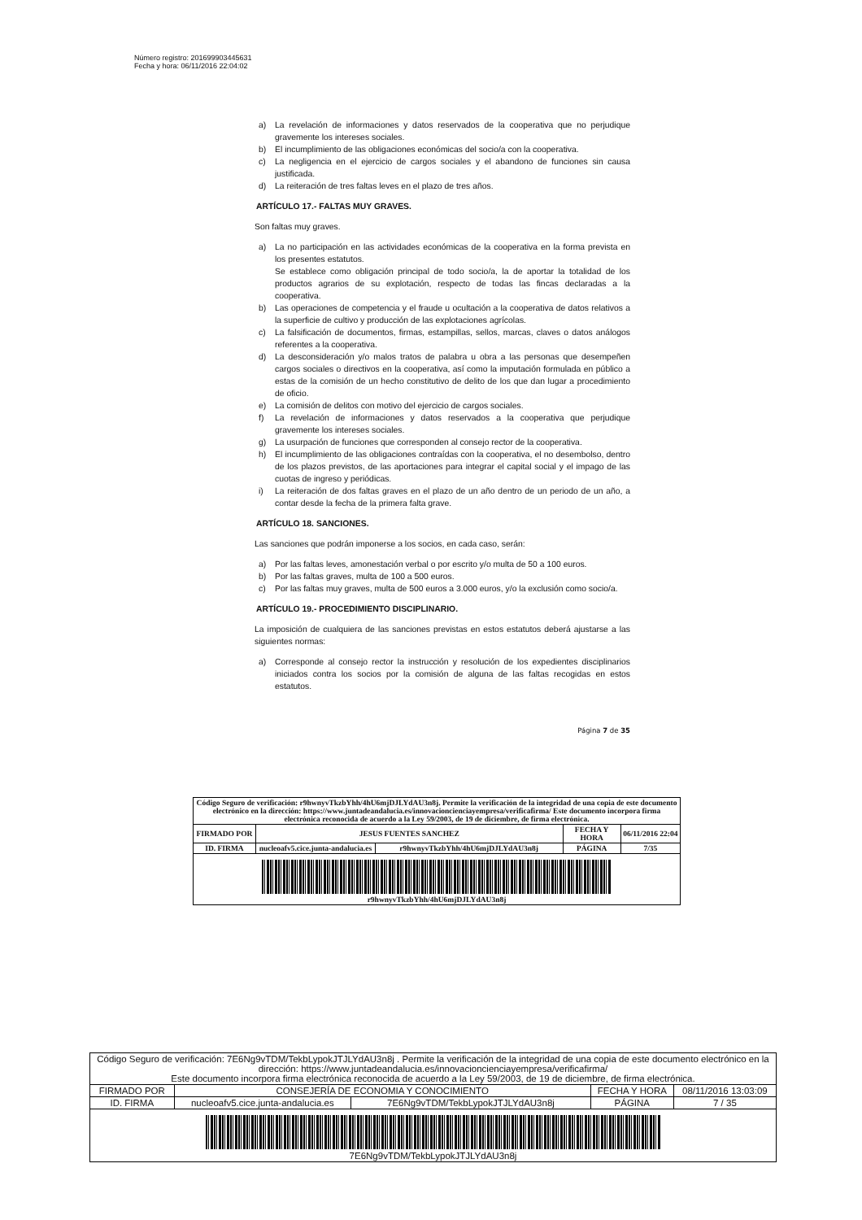Número registro: 201699903445631
Fecha y hora: 06/11/2016 22:04:02
a) La revelación de informaciones y datos reservados de la cooperativa que no perjudique gravemente los intereses sociales.
b) El incumplimiento de las obligaciones económicas del socio/a con la cooperativa.
c) La negligencia en el ejercicio de cargos sociales y el abandono de funciones sin causa justificada.
d) La reiteración de tres faltas leves en el plazo de tres años.
ARTÍCULO 17.- FALTAS MUY GRAVES.
Son faltas muy graves.
a) La no participación en las actividades económicas de la cooperativa en la forma prevista en los presentes estatutos.
Se establece como obligación principal de todo socio/a, la de aportar la totalidad de los productos agrarios de su explotación, respecto de todas las fincas declaradas a la cooperativa.
b) Las operaciones de competencia y el fraude u ocultación a la cooperativa de datos relativos a la superficie de cultivo y producción de las explotaciones agrícolas.
c) La falsificación de documentos, firmas, estampillas, sellos, marcas, claves o datos análogos referentes a la cooperativa.
d) La desconsideración y/o malos tratos de palabra u obra a las personas que desempeñen cargos sociales o directivos en la cooperativa, así como la imputación formulada en público a estas de la comisión de un hecho constitutivo de delito de los que dan lugar a procedimiento de oficio.
e) La comisión de delitos con motivo del ejercicio de cargos sociales.
f) La revelación de informaciones y datos reservados a la cooperativa que perjudique gravemente los intereses sociales.
g) La usurpación de funciones que corresponden al consejo rector de la cooperativa.
h) El incumplimiento de las obligaciones contraídas con la cooperativa, el no desembolso, dentro de los plazos previstos, de las aportaciones para integrar el capital social y el impago de las cuotas de ingreso y periódicas.
i) La reiteración de dos faltas graves en el plazo de un año dentro de un periodo de un año, a contar desde la fecha de la primera falta grave.
ARTÍCULO 18. SANCIONES.
Las sanciones que podrán imponerse a los socios, en cada caso, serán:
a) Por las faltas leves, amonestación verbal o por escrito y/o multa de 50 a 100 euros.
b) Por las faltas graves, multa de 100 a 500 euros.
c) Por las faltas muy graves, multa de 500 euros a 3.000 euros, y/o la exclusión como socio/a.
ARTÍCULO 19.- PROCEDIMIENTO DISCIPLINARIO.
La imposición de cualquiera de las sanciones previstas en estos estatutos deberá ajustarse a las siguientes normas:
a) Corresponde al consejo rector la instrucción y resolución de los expedientes disciplinarios iniciados contra los socios por la comisión de alguna de las faltas recogidas en estos estatutos.
Página 7 de 35
| Código Seguro de verificación: r9hwnyvTkzbYhh/4hU6mjDJLYdAU3n8j. Permite la verificación de la integridad de una copia de este documento electrónico en la dirección: https://www.juntadeandalucia.es/innovacioncienciayempresa/verificafirma/ Este documento incorpora firma electrónica reconocida de acuerdo a la Ley 59/2003, de 19 de diciembre, de firma electrónica. | | | | |
| FIRMADO POR | JESUS FUENTES SANCHEZ | | FECHA Y HORA | 06/11/2016 22:04 |
| ID. FIRMA | nucleoafv5.cice.junta-andalucia.es | r9hwnyvTkzbYhh/4hU6mjDJLYdAU3n8j | PÁGINA | 7/35 |
| r9hwnyvTkzbYhh/4hU6mjDJLYdAU3n8j | | | | |
| Código Seguro de verificación: 7E6Ng9vTDM/TekbLypokJTJLYdAU3n8j . Permite la verificación de la integridad de una copia de este documento electrónico en la dirección: https://www.juntadeandalucia.es/innovacioncienciayempresa/verificafirma/ Este documento incorpora firma electrónica reconocida de acuerdo a la Ley 59/2003, de 19 de diciembre, de firma electrónica. | | | | |
| FIRMADO POR | CONSEJERÍA DE ECONOMIA Y CONOCIMIENTO | | FECHA Y HORA | 08/11/2016 13:03:09 |
| ID. FIRMA | nucleoafv5.cice.junta-andalucia.es | 7E6Ng9vTDM/TekbLypokJTJLYdAU3n8j | PÁGINA | 7 / 35 |
| 7E6Ng9vTDM/TekbLypokJTJLYdAU3n8j | | | | |